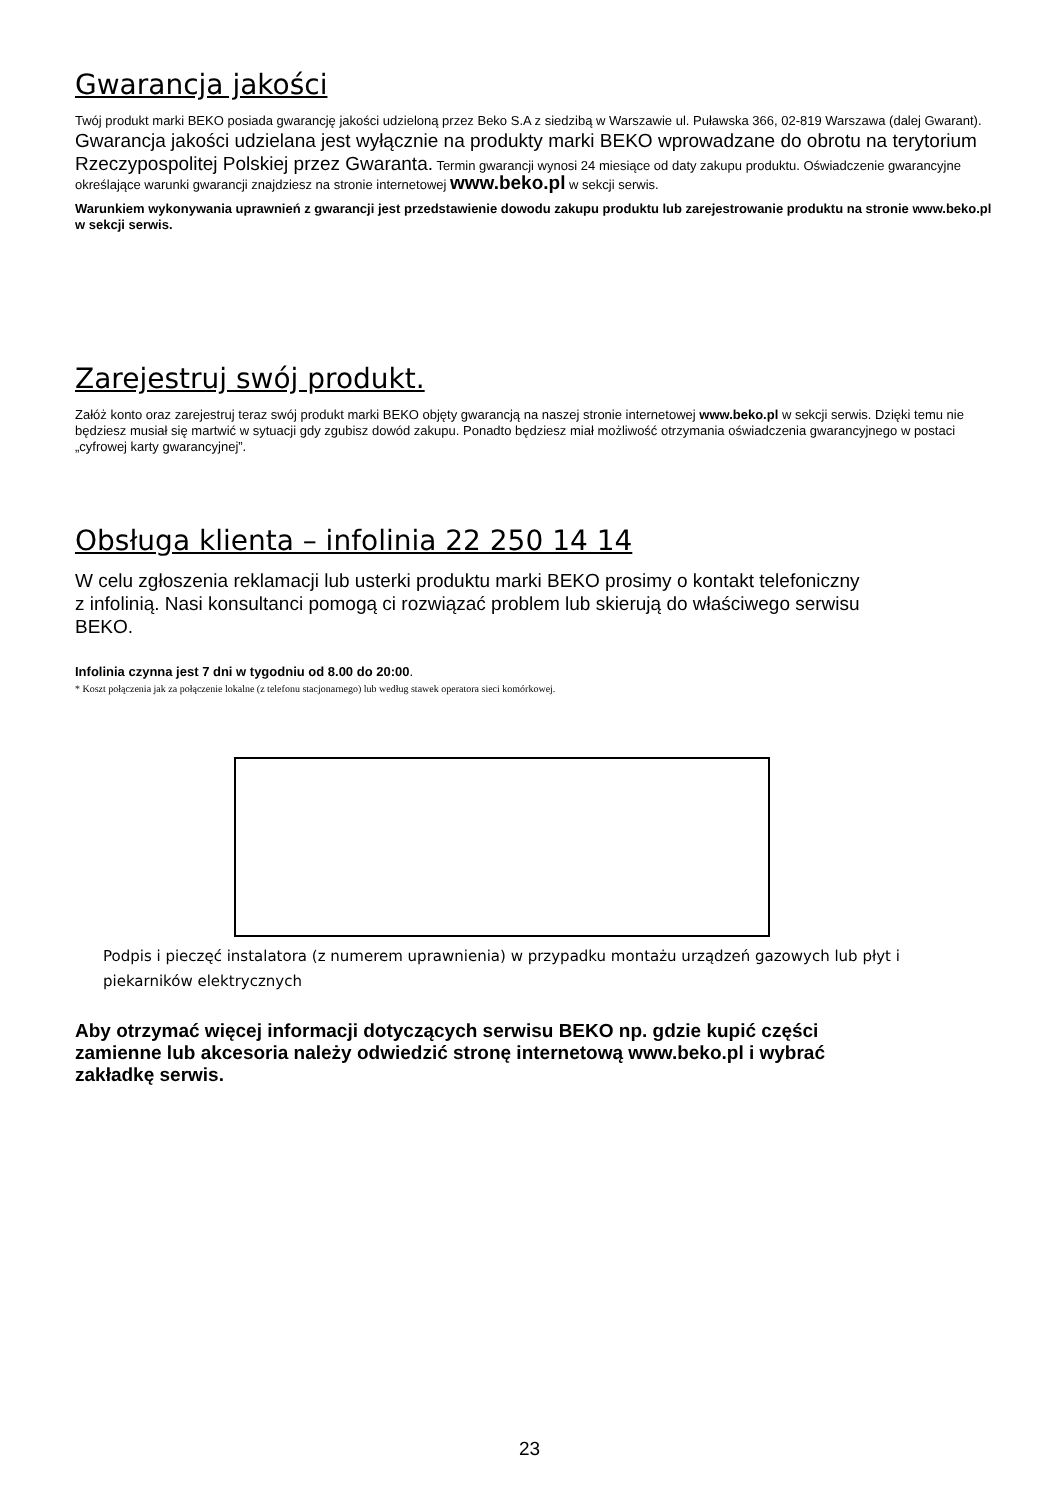Gwarancja jakości
Twój produkt marki BEKO posiada gwarancję jakości udzieloną przez Beko S.A z siedzibą w Warszawie ul. Puławska 366, 02-819 Warszawa (dalej Gwarant).
Gwarancja jakości udzielana jest wyłącznie na produkty marki BEKO wprowadzane do obrotu na terytorium Rzeczypospolitej Polskiej przez Gwaranta. Termin gwarancji wynosi 24 miesiące od daty zakupu produktu. Oświadczenie gwarancyjne określające warunki gwarancji znajdziesz na stronie internetowej www.beko.pl w sekcji serwis.
Warunkiem wykonywania uprawnień z gwarancji jest przedstawienie dowodu zakupu produktu lub zarejestrowanie produktu na stronie www.beko.pl w sekcji serwis.
Zarejestruj swój produkt.
Załóż konto oraz zarejestruj teraz swój produkt marki BEKO objęty gwarancją na naszej stronie internetowej www.beko.pl w sekcji serwis. Dzięki temu nie będziesz musiał się martwić w sytuacji gdy zgubisz dowód zakupu. Ponadto będziesz miał możliwość otrzymania oświadczenia gwarancyjnego w postaci „cyfrowej karty gwarancyjnej”.
Obsługa klienta – infolinia 22 250 14 14
W celu zgłoszenia reklamacji lub usterki produktu marki BEKO prosimy o kontakt telefoniczny z infolinią. Nasi konsultanci pomogą ci rozwiązać problem lub skierują do właściwego serwisu BEKO.
Infolinia czynna jest 7 dni w tygodniu od 8.00 do 20:00.
* Koszt połączenia jak za połączenie lokalne (z telefonu stacjonarnego) lub według stawek operatora sieci komórkowej.
Podpis i pieczęć instalatora (z numerem uprawnienia) w przypadku montażu urządzeń gazowych lub płyt i piekarników elektrycznych
Aby otrzymać więcej informacji dotyczących serwisu BEKO np. gdzie kupić części zamienne lub akcesoria należy odwiedzić stronę internetową www.beko.pl i wybrać zakładkę serwis.
23